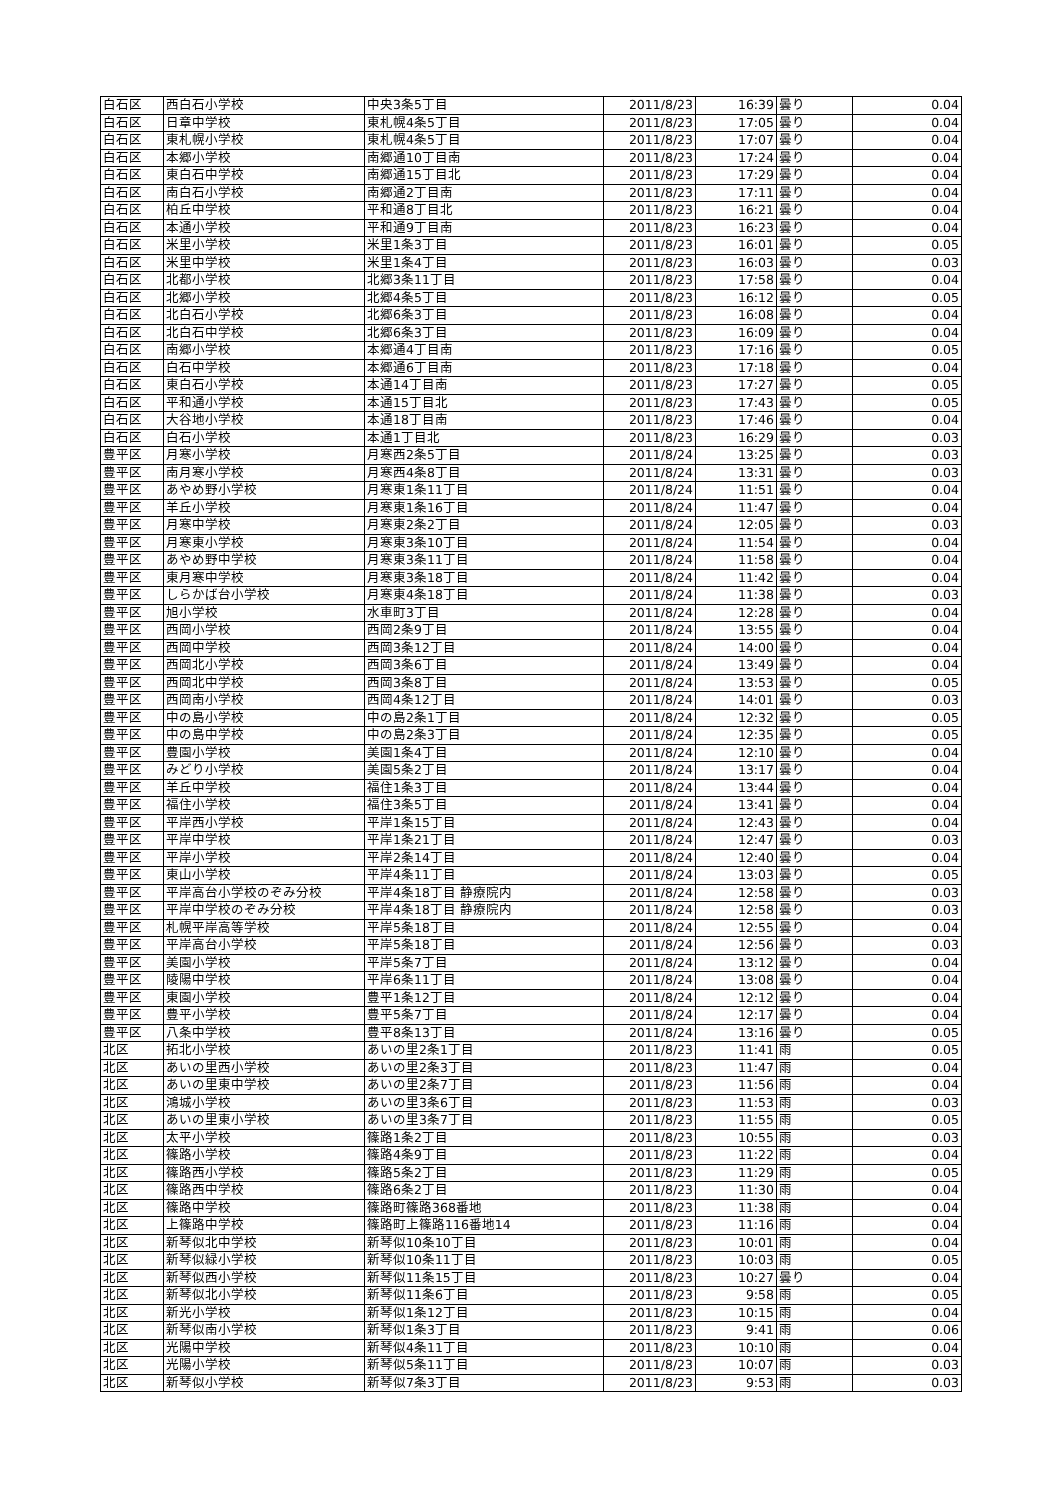| 白石区 | 西白石小学校 | 中央3条5丁目 | 2011/8/23 | 16:39 | 曇り | 0.04 |
| 白石区 | 日章中学校 | 東札幌4条5丁目 | 2011/8/23 | 17:05 | 曇り | 0.04 |
| 白石区 | 東札幌小学校 | 東札幌4条5丁目 | 2011/8/23 | 17:07 | 曇り | 0.04 |
| 白石区 | 本郷小学校 | 南郷通10丁目南 | 2011/8/23 | 17:24 | 曇り | 0.04 |
| 白石区 | 東白石中学校 | 南郷通15丁目北 | 2011/8/23 | 17:29 | 曇り | 0.04 |
| 白石区 | 南白石小学校 | 南郷通2丁目南 | 2011/8/23 | 17:11 | 曇り | 0.04 |
| 白石区 | 柏丘中学校 | 平和通8丁目北 | 2011/8/23 | 16:21 | 曇り | 0.04 |
| 白石区 | 本通小学校 | 平和通9丁目南 | 2011/8/23 | 16:23 | 曇り | 0.04 |
| 白石区 | 米里小学校 | 米里1条3丁目 | 2011/8/23 | 16:01 | 曇り | 0.05 |
| 白石区 | 米里中学校 | 米里1条4丁目 | 2011/8/23 | 16:03 | 曇り | 0.03 |
| 白石区 | 北都小学校 | 北郷3条11丁目 | 2011/8/23 | 17:58 | 曇り | 0.04 |
| 白石区 | 北郷小学校 | 北郷4条5丁目 | 2011/8/23 | 16:12 | 曇り | 0.05 |
| 白石区 | 北白石小学校 | 北郷6条3丁目 | 2011/8/23 | 16:08 | 曇り | 0.04 |
| 白石区 | 北白石中学校 | 北郷6条3丁目 | 2011/8/23 | 16:09 | 曇り | 0.04 |
| 白石区 | 南郷小学校 | 本郷通4丁目南 | 2011/8/23 | 17:16 | 曇り | 0.05 |
| 白石区 | 白石中学校 | 本郷通6丁目南 | 2011/8/23 | 17:18 | 曇り | 0.04 |
| 白石区 | 東白石小学校 | 本通14丁目南 | 2011/8/23 | 17:27 | 曇り | 0.05 |
| 白石区 | 平和通小学校 | 本通15丁目北 | 2011/8/23 | 17:43 | 曇り | 0.05 |
| 白石区 | 大谷地小学校 | 本通18丁目南 | 2011/8/23 | 17:46 | 曇り | 0.04 |
| 白石区 | 白石小学校 | 本通1丁目北 | 2011/8/23 | 16:29 | 曇り | 0.03 |
| 豊平区 | 月寒小学校 | 月寒西2条5丁目 | 2011/8/24 | 13:25 | 曇り | 0.03 |
| 豊平区 | 南月寒小学校 | 月寒西4条8丁目 | 2011/8/24 | 13:31 | 曇り | 0.03 |
| 豊平区 | あやめ野小学校 | 月寒東1条11丁目 | 2011/8/24 | 11:51 | 曇り | 0.04 |
| 豊平区 | 羊丘小学校 | 月寒東1条16丁目 | 2011/8/24 | 11:47 | 曇り | 0.04 |
| 豊平区 | 月寒中学校 | 月寒東2条2丁目 | 2011/8/24 | 12:05 | 曇り | 0.03 |
| 豊平区 | 月寒東小学校 | 月寒東3条10丁目 | 2011/8/24 | 11:54 | 曇り | 0.04 |
| 豊平区 | あやめ野中学校 | 月寒東3条11丁目 | 2011/8/24 | 11:58 | 曇り | 0.04 |
| 豊平区 | 東月寒中学校 | 月寒東3条18丁目 | 2011/8/24 | 11:42 | 曇り | 0.04 |
| 豊平区 | しらかば台小学校 | 月寒東4条18丁目 | 2011/8/24 | 11:38 | 曇り | 0.03 |
| 豊平区 | 旭小学校 | 水車町3丁目 | 2011/8/24 | 12:28 | 曇り | 0.04 |
| 豊平区 | 西岡小学校 | 西岡2条9丁目 | 2011/8/24 | 13:55 | 曇り | 0.04 |
| 豊平区 | 西岡中学校 | 西岡3条12丁目 | 2011/8/24 | 14:00 | 曇り | 0.04 |
| 豊平区 | 西岡北小学校 | 西岡3条6丁目 | 2011/8/24 | 13:49 | 曇り | 0.04 |
| 豊平区 | 西岡北中学校 | 西岡3条8丁目 | 2011/8/24 | 13:53 | 曇り | 0.05 |
| 豊平区 | 西岡南小学校 | 西岡4条12丁目 | 2011/8/24 | 14:01 | 曇り | 0.03 |
| 豊平区 | 中の島小学校 | 中の島2条1丁目 | 2011/8/24 | 12:32 | 曇り | 0.05 |
| 豊平区 | 中の島中学校 | 中の島2条3丁目 | 2011/8/24 | 12:35 | 曇り | 0.05 |
| 豊平区 | 豊園小学校 | 美園1条4丁目 | 2011/8/24 | 12:10 | 曇り | 0.04 |
| 豊平区 | みどり小学校 | 美園5条2丁目 | 2011/8/24 | 13:17 | 曇り | 0.04 |
| 豊平区 | 羊丘中学校 | 福住1条3丁目 | 2011/8/24 | 13:44 | 曇り | 0.04 |
| 豊平区 | 福住小学校 | 福住3条5丁目 | 2011/8/24 | 13:41 | 曇り | 0.04 |
| 豊平区 | 平岸西小学校 | 平岸1条15丁目 | 2011/8/24 | 12:43 | 曇り | 0.04 |
| 豊平区 | 平岸中学校 | 平岸1条21丁目 | 2011/8/24 | 12:47 | 曇り | 0.03 |
| 豊平区 | 平岸小学校 | 平岸2条14丁目 | 2011/8/24 | 12:40 | 曇り | 0.04 |
| 豊平区 | 東山小学校 | 平岸4条11丁目 | 2011/8/24 | 13:03 | 曇り | 0.05 |
| 豊平区 | 平岸高台小学校のぞみ分校 | 平岸4条18丁目 静療院内 | 2011/8/24 | 12:58 | 曇り | 0.03 |
| 豊平区 | 平岸中学校のぞみ分校 | 平岸4条18丁目 静療院内 | 2011/8/24 | 12:58 | 曇り | 0.03 |
| 豊平区 | 札幌平岸高等学校 | 平岸5条18丁目 | 2011/8/24 | 12:55 | 曇り | 0.04 |
| 豊平区 | 平岸高台小学校 | 平岸5条18丁目 | 2011/8/24 | 12:56 | 曇り | 0.03 |
| 豊平区 | 美園小学校 | 平岸5条7丁目 | 2011/8/24 | 13:12 | 曇り | 0.04 |
| 豊平区 | 陵陽中学校 | 平岸6条11丁目 | 2011/8/24 | 13:08 | 曇り | 0.04 |
| 豊平区 | 東園小学校 | 豊平1条12丁目 | 2011/8/24 | 12:12 | 曇り | 0.04 |
| 豊平区 | 豊平小学校 | 豊平5条7丁目 | 2011/8/24 | 12:17 | 曇り | 0.04 |
| 豊平区 | 八条中学校 | 豊平8条13丁目 | 2011/8/24 | 13:16 | 曇り | 0.05 |
| 北区 | 拓北小学校 | あいの里2条1丁目 | 2011/8/23 | 11:41 | 雨 | 0.05 |
| 北区 | あいの里西小学校 | あいの里2条3丁目 | 2011/8/23 | 11:47 | 雨 | 0.04 |
| 北区 | あいの里東中学校 | あいの里2条7丁目 | 2011/8/23 | 11:56 | 雨 | 0.04 |
| 北区 | 鴻城小学校 | あいの里3条6丁目 | 2011/8/23 | 11:53 | 雨 | 0.03 |
| 北区 | あいの里東小学校 | あいの里3条7丁目 | 2011/8/23 | 11:55 | 雨 | 0.05 |
| 北区 | 太平小学校 | 篠路1条2丁目 | 2011/8/23 | 10:55 | 雨 | 0.03 |
| 北区 | 篠路小学校 | 篠路4条9丁目 | 2011/8/23 | 11:22 | 雨 | 0.04 |
| 北区 | 篠路西小学校 | 篠路5条2丁目 | 2011/8/23 | 11:29 | 雨 | 0.05 |
| 北区 | 篠路西中学校 | 篠路6条2丁目 | 2011/8/23 | 11:30 | 雨 | 0.04 |
| 北区 | 篠路中学校 | 篠路町篠路368番地 | 2011/8/23 | 11:38 | 雨 | 0.04 |
| 北区 | 上篠路中学校 | 篠路町上篠路116番地14 | 2011/8/23 | 11:16 | 雨 | 0.04 |
| 北区 | 新琴似北中学校 | 新琴似10条10丁目 | 2011/8/23 | 10:01 | 雨 | 0.04 |
| 北区 | 新琴似緑小学校 | 新琴似10条11丁目 | 2011/8/23 | 10:03 | 雨 | 0.05 |
| 北区 | 新琴似西小学校 | 新琴似11条15丁目 | 2011/8/23 | 10:27 | 曇り | 0.04 |
| 北区 | 新琴似北小学校 | 新琴似11条6丁目 | 2011/8/23 | 9:58 | 雨 | 0.05 |
| 北区 | 新光小学校 | 新琴似1条12丁目 | 2011/8/23 | 10:15 | 雨 | 0.04 |
| 北区 | 新琴似南小学校 | 新琴似1条3丁目 | 2011/8/23 | 9:41 | 雨 | 0.06 |
| 北区 | 光陽中学校 | 新琴似4条11丁目 | 2011/8/23 | 10:10 | 雨 | 0.04 |
| 北区 | 光陽小学校 | 新琴似5条11丁目 | 2011/8/23 | 10:07 | 雨 | 0.03 |
| 北区 | 新琴似小学校 | 新琴似7条3丁目 | 2011/8/23 | 9:53 | 雨 | 0.03 |